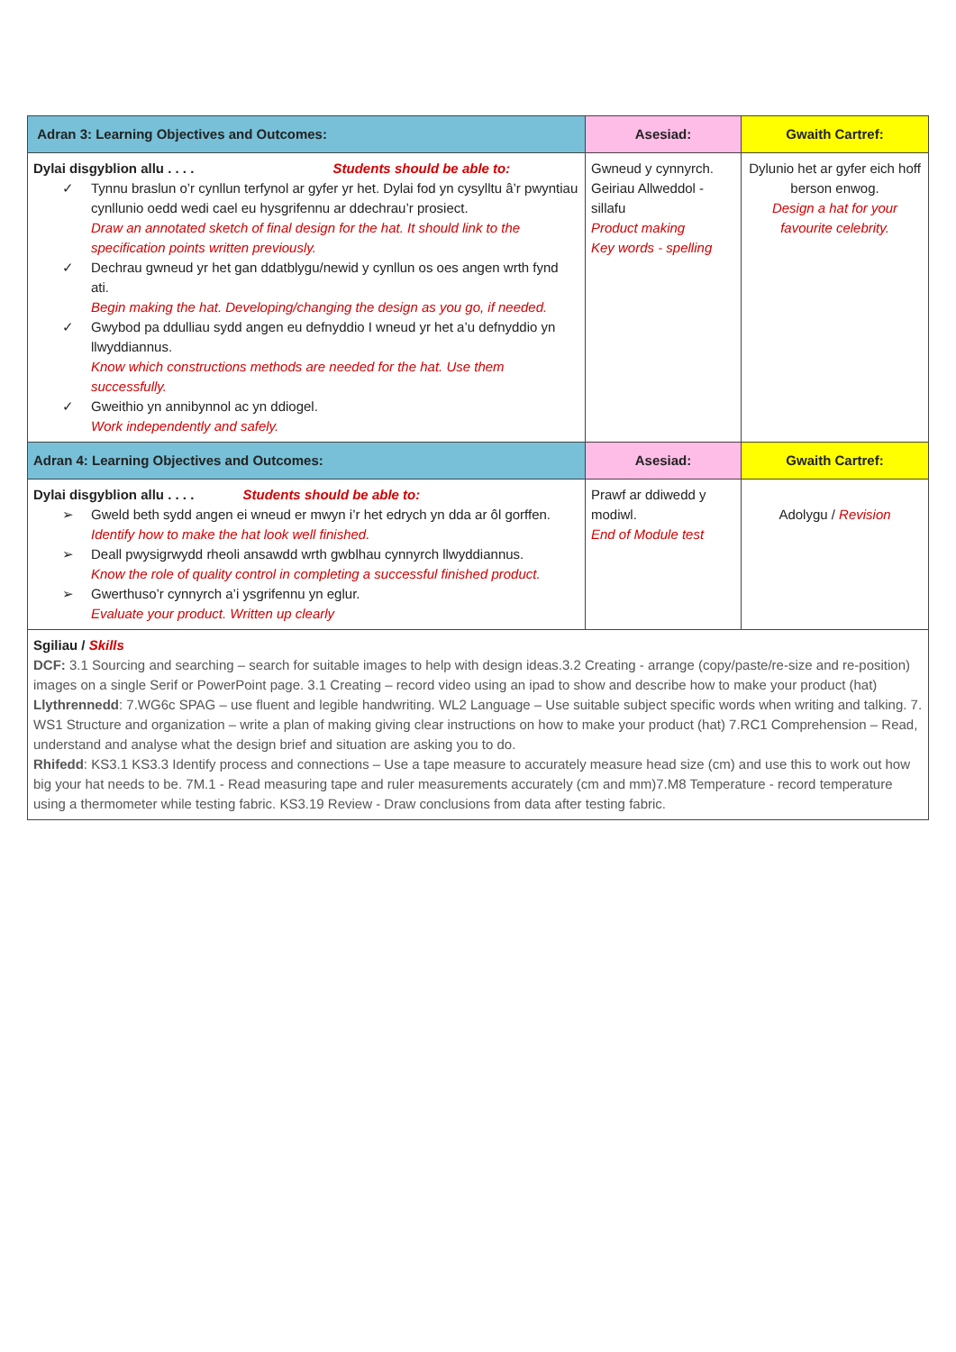| Adran 3: Learning Objectives and Outcomes: | Asesiad: | Gwaith Cartref: |
| --- | --- | --- |
| Dylai disgyblion allu . . . . Students should be able to: ✓ Tynnu braslun o’r cynllun terfynol ar gyfer yr het. Dylai fod yn cysylltu â’r pwyntiau cynllunio oedd wedi cael eu hysgrifennu ar ddechrau’r prosiect. Draw an annotated sketch of final design for the hat. It should link to the specification points written previously. ✓ Dechrau gwneud yr het gan ddatblygu/newid y cynllun os oes angen wrth fynd ati. Begin making the hat. Developing/changing the design as you go, if needed. ✓ Gwybod pa ddulliau sydd angen eu defnyddio I wneud yr het a’u defnyddio yn llwyddiannus. Know which constructions methods are needed for the hat. Use them successfully. ✓ Gweithio yn annibynnol ac yn ddiogel. Work independently and safely. | Gwneud y cynnyrch. Geiriau Allweddol - sillafu Product making Key words - spelling | Dylunio het ar gyfer eich hoff berson enwog. Design a hat for your favourite celebrity. |
| Adran 4: Learning Objectives and Outcomes: | Asesiad: | Gwaith Cartref: |
| Dylai disgyblion allu . . . . Students should be able to: ➢ Gweld beth sydd angen ei wneud er mwyn i’r het edrych yn dda ar ôl gorffen. Identify how to make the hat look well finished. ➢ Deall pwysigrwydd rheoli ansawdd wrth gwblhau cynnyrch llwyddiannus. Know the role of quality control in completing a successful finished product. ➢ Gwerthuso’r cynnyrch a’i ysgrifennu yn eglur. Evaluate your product. Written up clearly | Prawf ar ddiwedd y modiwl. End of Module test | Adolygu / Revision |
| Sgiliau / Skills DCF: 3.1 Sourcing and searching – search for suitable images to help with design ideas.3.2 Creating - arrange (copy/paste/re-size and re-position) images on a single Serif or PowerPoint page. 3.1 Creating – record video using an ipad to show and describe how to make your product (hat) Llythrennedd : 7.WG6c SPAG – use fluent and legible handwriting. WL2 Language – Use suitable subject specific words when writing and talking. 7. WS1 Structure and organization – write a plan of making giving clear instructions on how to make your product (hat) 7.RC1 Comprehension – Read, understand and analyse what the design brief and situation are asking you to do. Rhifedd : KS3.1 KS3.3 Identify process and connections – Use a tape measure to accurately measure head size (cm) and use this to work out how big your hat needs to be. 7M.1 - Read measuring tape and ruler measurements accurately (cm and mm)7.M8 Temperature - record temperature using a thermometer while testing fabric. KS3.19 Review - Draw conclusions from data after testing fabric. | | |